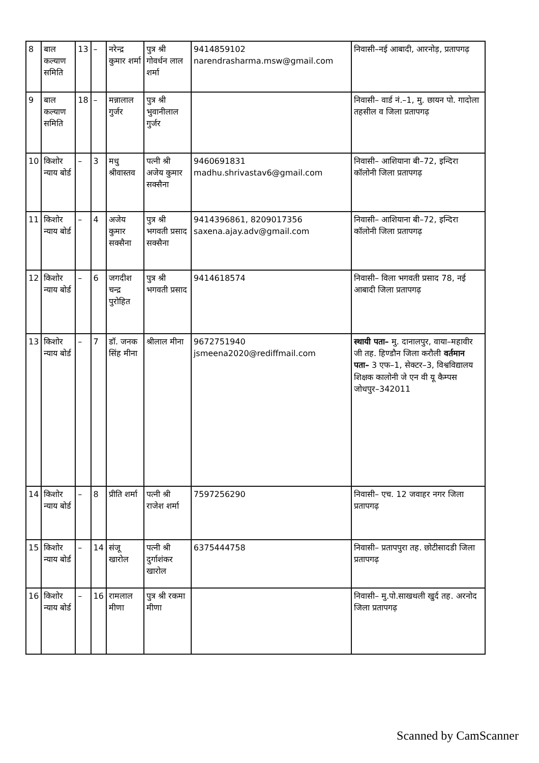| 8 | बाल कल्याण समिति | 13 | – | नरेन्द्र कुमार शर्मा | पुत्र श्री गोवर्धन लाल शर्मा | 9414859102 narendrasharma.msw@gmail.com | निवासी–नई आबादी, आरनोड़, प्रतापगढ़ |
| 9 | बाल कल्याण समिति | 18 | – | मन्नालाल गुर्जर | पुत्र श्री भुवानीलाल गुर्जर | | निवासी– वार्ड नं.–1, मु. छायन पो. गादोला तहसील व जिला प्रतापगढ़ |
| 10 | किशोर न्याय बोर्ड | – | 3 | मधु श्रीवास्तव | पत्नी श्री अजेय कुमार सक्सैना | 9460691831 madhu.shrivastav6@gmail.com | निवासी– आशियाना बी–72, इन्दिरा कॉलोनी जिला प्रतापगढ़ |
| 11 | किशोर न्याय बोर्ड | – | 4 | अजेय कुमार सक्सैना | पुत्र श्री भगवती प्रसाद सक्सैना | 9414396861, 8209017356 saxena.ajay.adv@gmail.com | निवासी– आशियाना बी–72, इन्दिरा कॉलोनी जिला प्रतापगढ़ |
| 12 | किशोर न्याय बोर्ड | – | 6 | जगदीश चन्द्र पुरोहित | पुत्र श्री भगवती प्रसाद | 9414618574 | निवासी– विला भगवती प्रसाद 78, नई आबादी जिला प्रतापगढ़ |
| 13 | किशोर न्याय बोर्ड | – | 7 | डॉ. जनक सिंह मीना | श्रीलाल मीना | 9672751940 jsmeena2020@rediffmail.com | स्थायी पता– मु. दानालपुर, वाया–महावीर जी तह. हिण्डौन जिला करौली वर्तमान पता– 3 एफ–1, सेक्टर–3, विश्वविद्यालय शिक्षक कालोनी जे एन वी यू कैम्पस जोधपुर–342011 |
| 14 | किशोर न्याय बोर्ड | – | 8 | प्रीति शर्मा | पत्नी श्री राजेश शर्मा | 7597256290 | निवासी– एच. 12 जवाहर नगर जिला प्रतापगढ़ |
| 15 | किशोर न्याय बोर्ड | – | 14 | संजू खारोल | पत्नी श्री दुर्गाशंकर खारोल | 6375444758 | निवासी– प्रतापपुरा तह. छोटीसादडी जिला प्रतापगढ़ |
| 16 | किशोर न्याय बोर्ड | – | 16 | रामलाल मीणा | पुत्र श्री रकमा मीणा | | निवासी– मु.पो.साखथली खुर्द तह. अरनोद जिला प्रतापगढ़ |
Scanned by CamScanner